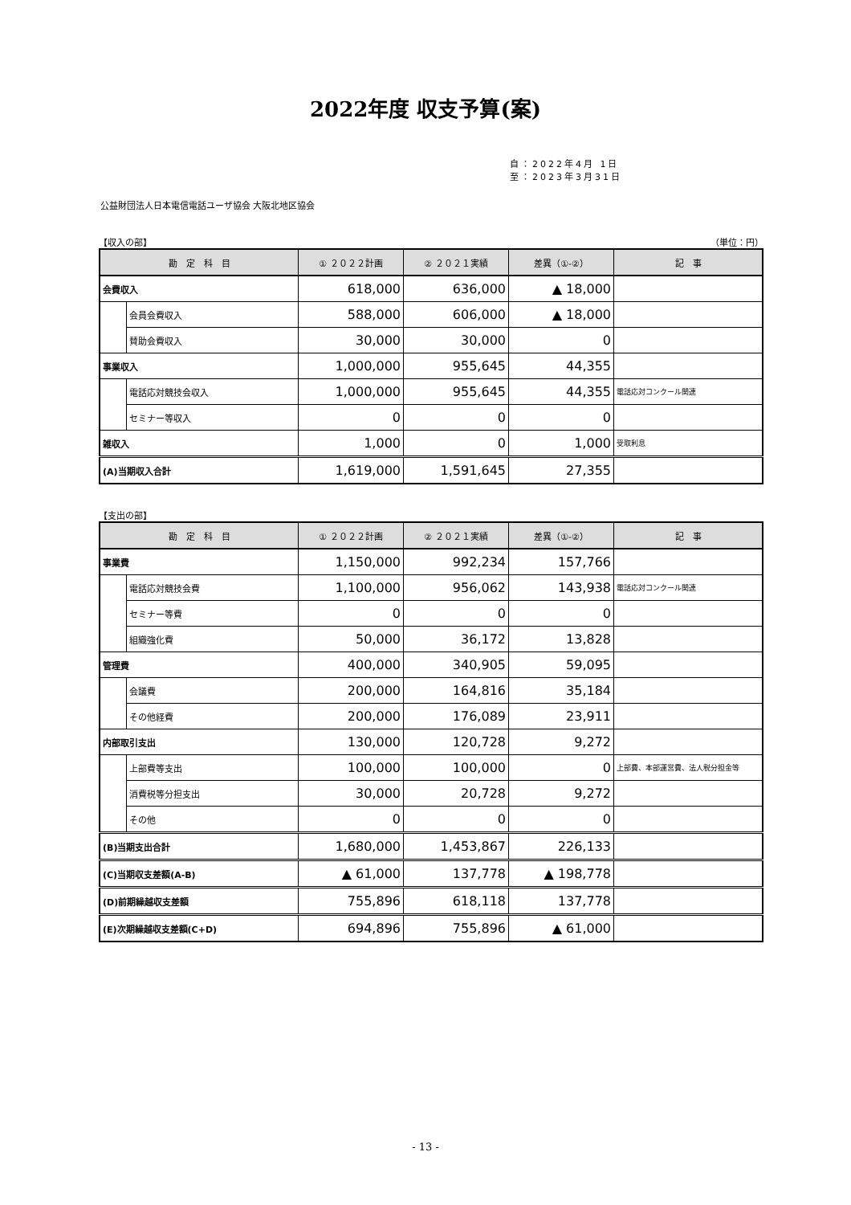2022年度 収支予算(案)
自：2022年4月 1日
至：2023年3月31日
公益財団法人日本電信電話ユーザ協会 大阪北地区協会
【収入の部】 （単位：円）
| 勘 定 科 目 | | ① ２０２２計画 | ② ２０２１実績 | 差異（①-②） | 記 事 |
| --- | --- | --- | --- | --- | --- |
| 会費収入 | | 618,000 | 636,000 | ▲ 18,000 | |
| | 会員会費収入 | 588,000 | 606,000 | ▲ 18,000 | |
| | 賛助会費収入 | 30,000 | 30,000 | 0 | |
| 事業収入 | | 1,000,000 | 955,645 | 44,355 | |
| | 電話応対競技会収入 | 1,000,000 | 955,645 | 44,355 | 電話応対コンクール関連 |
| | セミナー等収入 | 0 | 0 | 0 | |
| 雑収入 | | 1,000 | 0 | 1,000 | 受取利息 |
| (A)当期収入合計 | | 1,619,000 | 1,591,645 | 27,355 | |
【支出の部】
| 勘 定 科 目 | | ① ２０２２計画 | ② ２０２１実績 | 差異（①-②） | 記 事 |
| --- | --- | --- | --- | --- | --- |
| 事業費 | | 1,150,000 | 992,234 | 157,766 | |
| | 電話応対競技会費 | 1,100,000 | 956,062 | 143,938 | 電話応対コンクール関連 |
| | セミナー等費 | 0 | 0 | 0 | |
| | 組織強化費 | 50,000 | 36,172 | 13,828 | |
| 管理費 | | 400,000 | 340,905 | 59,095 | |
| | 会議費 | 200,000 | 164,816 | 35,184 | |
| | その他経費 | 200,000 | 176,089 | 23,911 | |
| 内部取引支出 | | 130,000 | 120,728 | 9,272 | |
| | 上部費等支出 | 100,000 | 100,000 | 0 | 上部費、本部運営費、法人税分担金等 |
| | 消費税等分担支出 | 30,000 | 20,728 | 9,272 | |
| | その他 | 0 | 0 | 0 | |
| (B)当期支出合計 | | 1,680,000 | 1,453,867 | 226,133 | |
| (C)当期収支差額(A-B) | | ▲ 61,000 | 137,778 | ▲ 198,778 | |
| (D)前期繰越収支差額 | | 755,896 | 618,118 | 137,778 | |
| (E)次期繰越収支差額(C+D) | | 694,896 | 755,896 | ▲ 61,000 | |
- 13 -